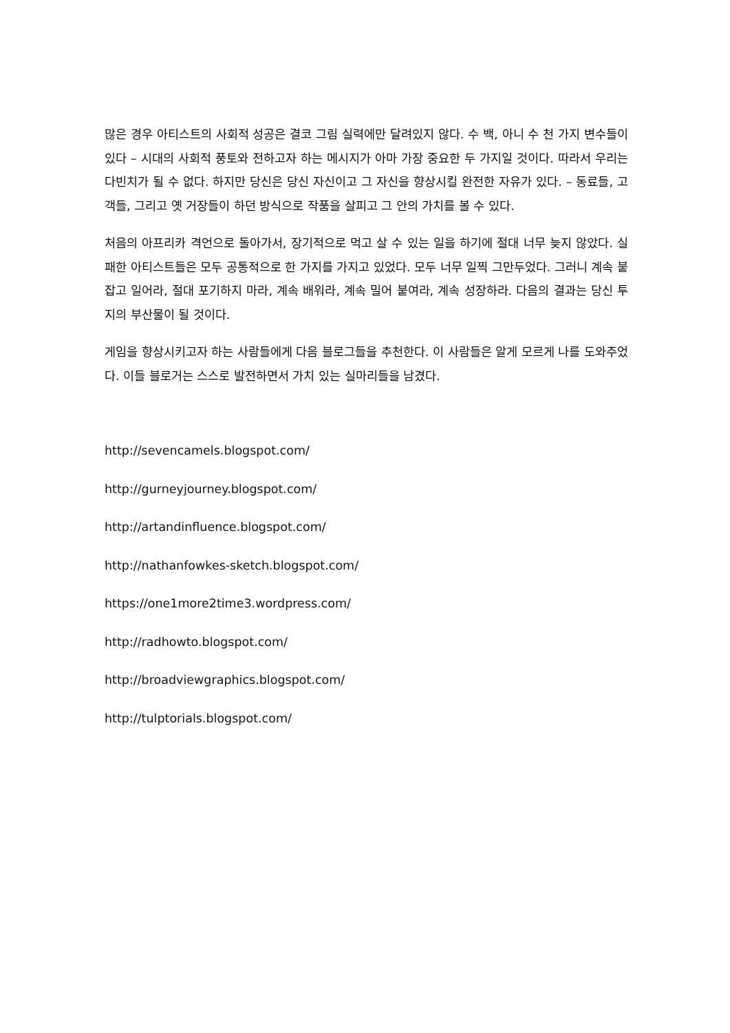많은 경우 아티스트의 사회적 성공은 결코 그림 실력에만 달려있지 않다. 수 백, 아니 수 천 가지 변수들이 있다 – 시대의 사회적 풍토와 전하고자 하는 메시지가 아마 가장 중요한 두 가지일 것이다. 따라서 우리는 다빈치가 될 수 없다. 하지만 당신은 당신 자신이고 그 자신을 향상시킬 완전한 자유가 있다. – 동료들, 고객들, 그리고 옛 거장들이 하던 방식으로 작품을 살피고 그 안의 가치를 볼 수 있다.
처음의 아프리카 격언으로 돌아가서, 장기적으로 먹고 살 수 있는 일을 하기에 절대 너무 늦지 않았다. 실패한 아티스트들은 모두 공통적으로 한 가지를 가지고 있었다. 모두 너무 일찍 그만두었다. 그러니 계속 붙잡고 일어라, 절대 포기하지 마라, 계속 배워라, 계속 밀어 붙여라, 계속 성장하라. 다음의 결과는 당신 투지의 부산물이 될 것이다.
게임을 향상시키고자 하는 사람들에게 다음 블로그들을 추천한다. 이 사람들은 알게 모르게 나를 도와주었다. 이들 블로거는 스스로 발전하면서 가치 있는 실마리들을 남겼다.
http://sevencamels.blogspot.com/
http://gurneyjourney.blogspot.com/
http://artandinfluence.blogspot.com/
http://nathanfowkes-sketch.blogspot.com/
https://one1more2time3.wordpress.com/
http://radhowto.blogspot.com/
http://broadviewgraphics.blogspot.com/
http://tulptorials.blogspot.com/